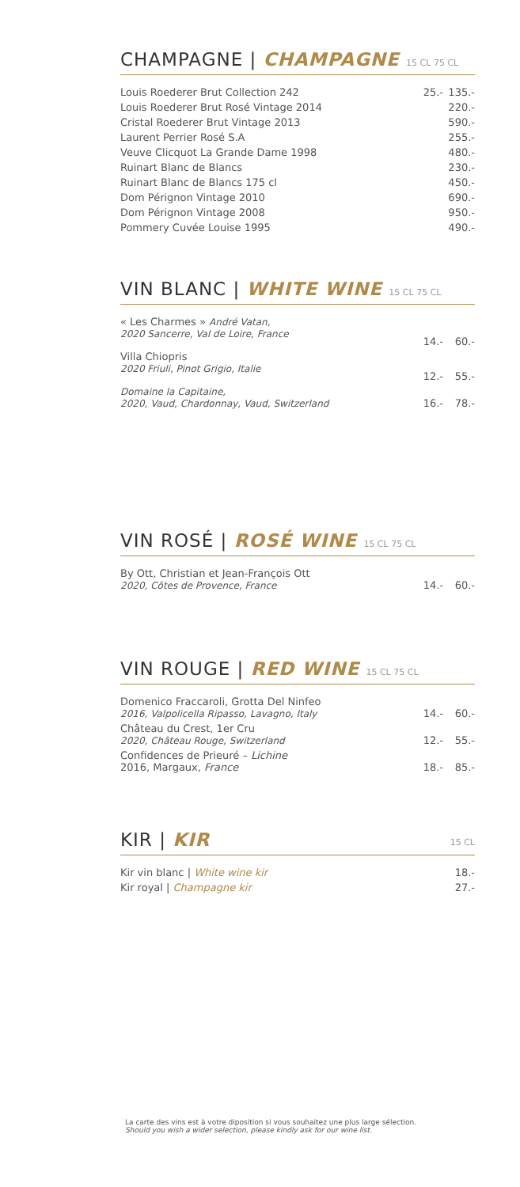CHAMPAGNE | CHAMPAGNE 15 CL 75 CL
| Louis Roederer Brut Collection 242 | 25.- | 135.- |
| Louis Roederer Brut Rosé Vintage 2014 | | 220.- |
| Cristal Roederer Brut Vintage 2013 | | 590.- |
| Laurent Perrier Rosé S.A | | 255.- |
| Veuve Clicquot La Grande Dame 1998 | | 480.- |
| Ruinart Blanc de Blancs | | 230.- |
| Ruinart Blanc de Blancs 175 cl | | 450.- |
| Dom Pérignon Vintage 2010 | | 690.- |
| Dom Pérignon Vintage 2008 | | 950.- |
| Pommery Cuvée Louise 1995 | | 490.- |
VIN BLANC | WHITE WINE 15 CL 75 CL
| « Les Charmes » André Vatan, 2020 Sancerre, Val de Loire, France | 14.- | 60.- |
| Villa Chiopris 2020 Friuli, Pinot Grigio, Italie | 12.- | 55.- |
| Domaine la Capitaine, 2020, Vaud, Chardonnay, Vaud, Switzerland | 16.- | 78.- |
VIN ROSÉ | ROSÉ WINE 15 CL 75 CL
| By Ott, Christian et Jean-François Ott 2020, Côtes de Provence, France | 14.- | 60.- |
VIN ROUGE | RED WINE 15 CL 75 CL
| Domenico Fraccaroli, Grotta Del Ninfeo 2016, Valpolicella Ripasso, Lavagno, Italy | 14.- | 60.- |
| Château du Crest, 1er Cru 2020, Château Rouge, Switzerland | 12.- | 55.- |
| Confidences de Prieuré – Lichine 2016, Margaux, France | 18.- | 85.- |
KIR | KIR 15 CL
| Kir vin blanc / White wine kir | 18.- |
| Kir royal / Champagne kir | 27.- |
La carte des vins est à votre diposition si vous souhaitez une plus large sélection.
Should you wish a wider selection, please kindly ask for our wine list.